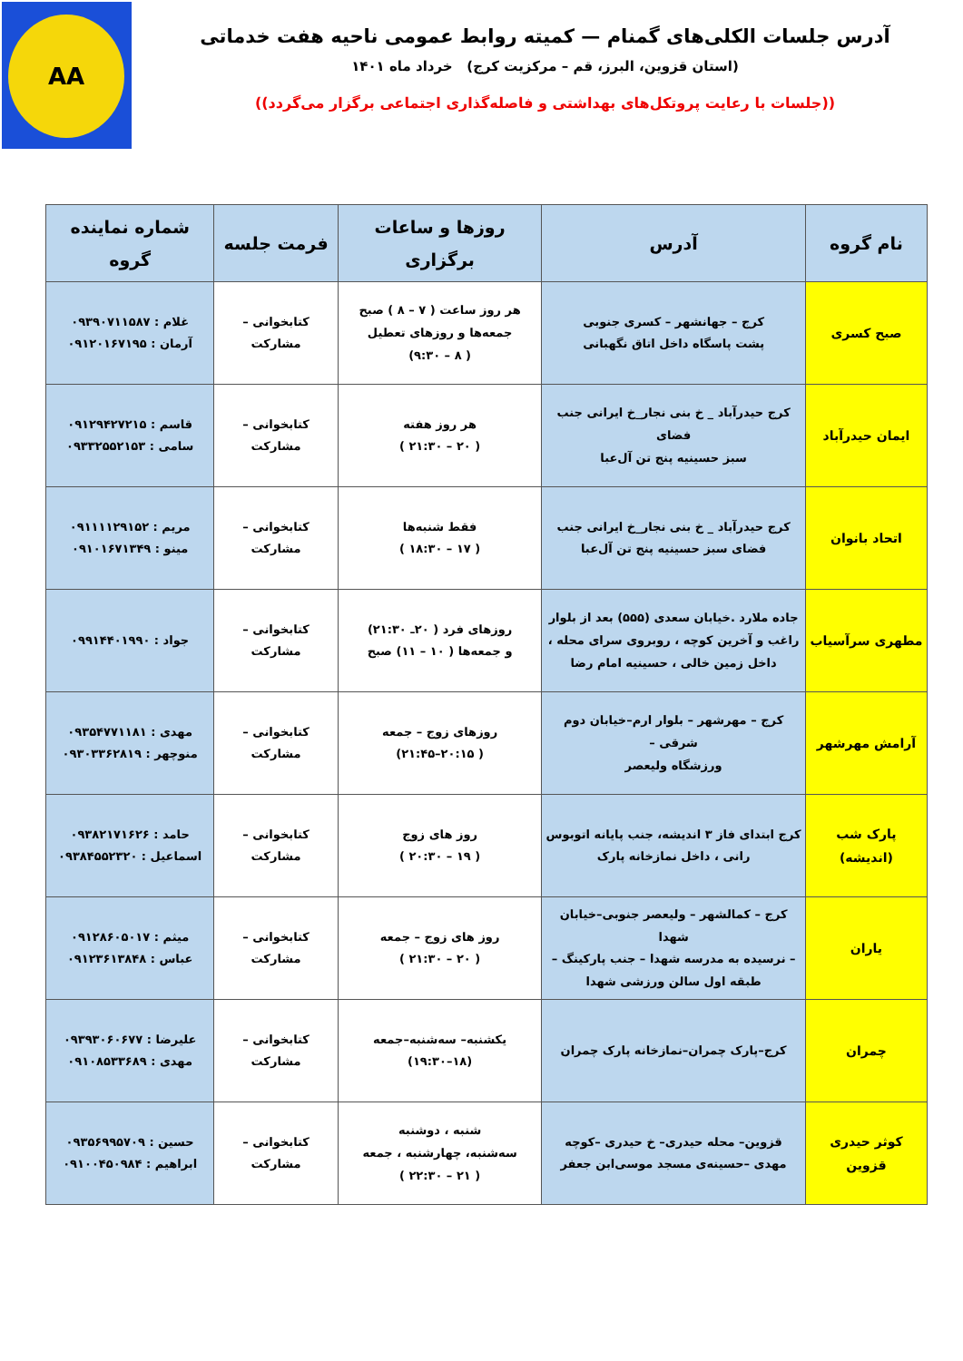AA
آدرس جلسات الکلی‌های گمنام — کمیته روابط عمومی ناحیه هفت خدماتی
(استان قزوین، البرز، قم – مرکزیت کرج) خرداد ماه ۱۴۰۱
((جلسات با رعایت پروتکل‌های بهداشتی و فاصله‌گذاری اجتماعی برگزار می‌گردد))
| نام گروه | آدرس | روزها و ساعات برگزاری | فرمت جلسه | شماره نماینده گروه |
| --- | --- | --- | --- | --- |
| صبح کسری | کرج – جهانشهر – کسری جنوبی پشت پاسگاه داخل اتاق نگهبانی | هر روز ساعت ( ۷ – ۸ ) صبح جمعه‌ها و روزهای تعطیل ( ۸ – ۹:۳۰) | کتابخوانی – مشارکت | غلام : ۰۹۳۹۰۷۱۱۵۸۷ آرمان : ۰۹۱۲۰۱۶۷۱۹۵ |
| ایمان حیدرآباد | کرج حیدرآباد _ خ بنی نجار_خ ایرانی جنب فضای سبز حسینیه پنج تن آل‌عبا | هر روز هفته ( ۲۰ – ۲۱:۳۰ ) | کتابخوانی – مشارکت | قاسم : ۰۹۱۲۹۴۲۷۲۱۵ سامی : ۰۹۳۳۲۵۵۲۱۵۳ |
| اتحاد بانوان | کرج حیدرآباد _ خ بنی نجار_خ ایرانی جنب فضای سبز حسینیه پنج تن آل‌عبا | فقط شنبه‌ها ( ۱۷ – ۱۸:۳۰ ) | کتابخوانی – مشارکت | مریم : ۰۹۱۱۱۱۲۹۱۵۲ مینو : ۰۹۱۰۱۶۷۱۳۴۹ |
| مطهری سرآسیاب | جاده ملارد .خیابان سعدی (۵۵۵) بعد از بلوار راغب و آخرین کوچه ، روبروی سرای محله ، داخل زمین خالی ، حسینیه امام رضا | روزهای فرد ( ۲۰ـ ۲۱:۳۰) و جمعه‌ها ( ۱۰ – ۱۱) صبح | کتابخوانی – مشارکت | جواد : ۰۹۹۱۴۴۰۱۹۹۰ |
| آرامش مهرشهر | کرج – مهرشهر – بلوار ارم–خیابان دوم شرقی – ورزشگاه ولیعصر | روزهای زوج – جمعه ( ۲۰:۱۵–۲۱:۴۵) | کتابخوانی – مشارکت | مهدی : ۰۹۳۵۴۷۷۱۱۸۱ منوچهر : ۰۹۳۰۳۳۶۲۸۱۹ |
| پارک شب (اندیشه) | کرج ابتدای فاز ۳ اندیشه، جنب پایانه اتوبوس رانی ، داخل نمازخانه پارک | روز های زوج ( ۱۹ – ۲۰:۳۰ ) | کتابخوانی – مشارکت | حامد : ۰۹۳۸۲۱۷۱۶۲۶ اسماعیل : ۰۹۳۸۴۵۵۲۳۲۰ |
| یاران | کرج – کمالشهر – ولیعصر جنوبی–خیابان شهدا – نرسیده به مدرسه شهدا – جنب پارکینگ – طبقه اول سالن ورزشی شهدا | روز های زوج – جمعه ( ۲۰ – ۲۱:۳۰ ) | کتابخوانی – مشارکت | میثم : ۰۹۱۲۸۶۰۵۰۱۷ عباس : ۰۹۱۲۳۶۱۳۸۴۸ |
| چمران | کرج–پارک چمران–نمازخانه پارک چمران | یکشنبه– سه‌شنبه–جمعه (۱۸–۱۹:۳۰) | کتابخوانی – مشارکت | علیرضا : ۰۹۳۹۳۰۶۰۶۷۷ مهدی : ۰۹۱۰۸۵۳۳۶۸۹ |
| کوثر حیدری قزوین | قزوین– محله حیدری– خ حیدری –کوچه مهدی –حسینه‌ی مسجد موسی‌ابن جعفر | شنبه ، دوشنبه سه‌شنبه، چهارشنبه ، جمعه ( ۲۱ – ۲۲:۳۰ ) | کتابخوانی – مشارکت | حسین : ۰۹۳۵۶۹۹۵۷۰۹ ابراهیم : ۰۹۱۰۰۴۵۰۹۸۴ |